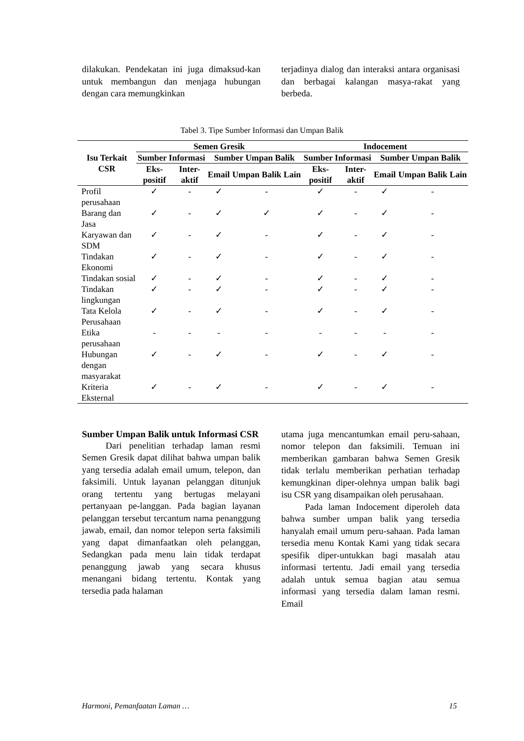dilakukan. Pendekatan ini juga dimaksud-kan untuk membangun dan menjaga hubungan dengan cara memungkinkan
terjadinya dialog dan interaksi antara organisasi dan berbagai kalangan masya-rakat yang berbeda.
Tabel 3. Tipe Sumber Informasi dan Umpan Balik
| Isu Terkait CSR | Semen Gresik | | | | Indocement | | | |
| --- | --- | --- | --- | --- | --- | --- | --- | --- |
| | Sumber Informasi | | Sumber Umpan Balik | | Sumber Informasi | | Sumber Umpan Balik | |
| | Eks- positif | Inter- aktif | Email | Umpan Balik Lain | Eks- positif | Inter- aktif | Email | Umpan Balik Lain |
| Profil perusahaan | ✓ | - | ✓ | - | ✓ | - | ✓ | - |
| Barang dan Jasa | ✓ | - | ✓ | ✓ | ✓ | - | ✓ | - |
| Karyawan dan SDM | ✓ | - | ✓ | - | ✓ | - | ✓ | - |
| Tindakan Ekonomi | ✓ | - | ✓ | - | ✓ | - | ✓ | - |
| Tindakan sosial | ✓ | - | ✓ | - | ✓ | - | ✓ | - |
| Tindakan lingkungan | ✓ | - | ✓ | - | ✓ | - | ✓ | - |
| Tata Kelola Perusahaan | ✓ | - | ✓ | - | ✓ | - | ✓ | - |
| Etika perusahaan | - | - | - | - | - | - | - | - |
| Hubungan dengan masyarakat | ✓ | - | ✓ | - | ✓ | - | ✓ | - |
| Kriteria Eksternal | ✓ | - | ✓ | - | ✓ | - | ✓ | - |
Sumber Umpan Balik untuk Informasi CSR
Dari penelitian terhadap laman resmi Semen Gresik dapat dilihat bahwa umpan balik yang tersedia adalah email umum, telepon, dan faksimili. Untuk layanan pelanggan ditunjuk orang tertentu yang bertugas melayani pertanyaan pe-langgan. Pada bagian layanan pelanggan tersebut tercantum nama penanggung jawab, email, dan nomor telepon serta faksimili yang dapat dimanfaatkan oleh pelanggan, Sedangkan pada menu lain tidak terdapat penanggung jawab yang secara khusus menangani bidang tertentu. Kontak yang tersedia pada halaman
utama juga mencantumkan email peru-sahaan, nomor telepon dan faksimili. Temuan ini memberikan gambaran bahwa Semen Gresik tidak terlalu memberikan perhatian terhadap kemungkinan diper-olehnya umpan balik bagi isu CSR yang disampaikan oleh perusahaan.
Pada laman Indocement diperoleh data bahwa sumber umpan balik yang tersedia hanyalah email umum peru-sahaan. Pada laman tersedia menu Kontak Kami yang tidak secara spesifik diper-untukkan bagi masalah atau informasi tertentu. Jadi email yang tersedia adalah untuk semua bagian atau semua informasi yang tersedia dalam laman resmi. Email
Harmoni, Pemanfaatan Laman … 15